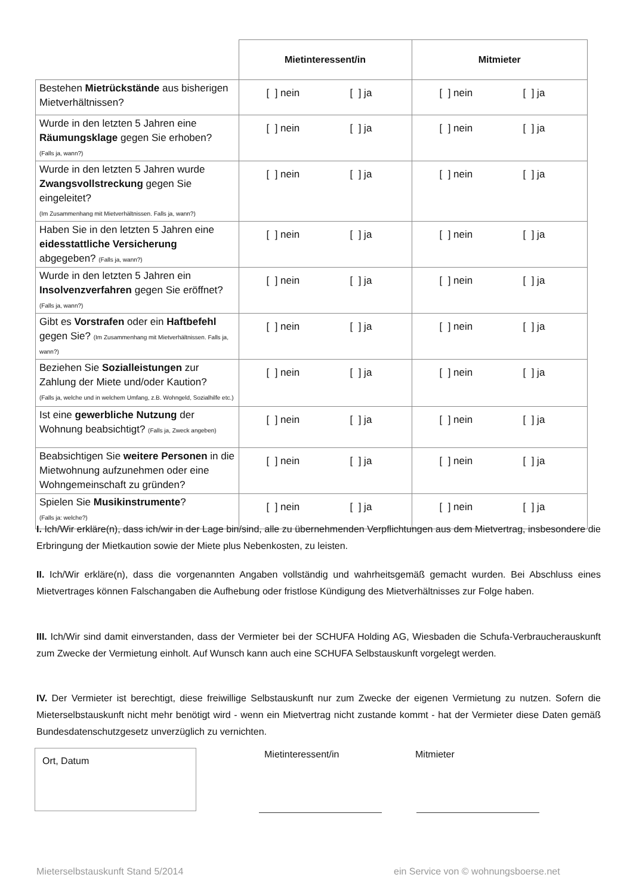| | Mietinteressent/in | Mitmieter |
| --- | --- | --- |
| Bestehen Mietrückstände aus bisherigen Mietverhältnissen? | [ ] nein [ ] ja | [ ] nein [ ] ja |
| Wurde in den letzten 5 Jahren eine Räumungsklage gegen Sie erhoben? (Falls ja, wann?) | [ ] nein [ ] ja | [ ] nein [ ] ja |
| Wurde in den letzten 5 Jahren wurde Zwangsvollstreckung gegen Sie eingeleitet? (Im Zusammenhang mit Mietverhältnissen. Falls ja, wann?) | [ ] nein [ ] ja | [ ] nein [ ] ja |
| Haben Sie in den letzten 5 Jahren eine eidesstattliche Versicherung abgegeben? (Falls ja, wann?) | [ ] nein [ ] ja | [ ] nein [ ] ja |
| Wurde in den letzten 5 Jahren ein Insolvenzverfahren gegen Sie eröffnet? (Falls ja, wann?) | [ ] nein [ ] ja | [ ] nein [ ] ja |
| Gibt es Vorstrafen oder ein Haftbefehl gegen Sie? (Im Zusammenhang mit Mietverhältnissen. Falls ja, wann?) | [ ] nein [ ] ja | [ ] nein [ ] ja |
| Beziehen Sie Sozialleistungen zur Zahlung der Miete und/oder Kaution? (Falls ja, welche und in welchem Umfang, z.B. Wohngeld, Sozialhilfe etc.) | [ ] nein [ ] ja | [ ] nein [ ] ja |
| Ist eine gewerbliche Nutzung der Wohnung beabsichtigt? (Falls ja, Zweck angeben) | [ ] nein [ ] ja | [ ] nein [ ] ja |
| Beabsichtigen Sie weitere Personen in die Mietwohnung aufzunehmen oder eine Wohngemeinschaft zu gründen? | [ ] nein [ ] ja | [ ] nein [ ] ja |
| Spielen Sie Musikinstrumente ? (Falls ja: welche?) | [ ] nein [ ] ja | [ ] nein [ ] ja |
I. Ich/Wir erkläre(n), dass ich/wir in der Lage bin/sind, alle zu übernehmenden Verpflichtungen aus dem Mietvertrag, insbesondere die Erbringung der Mietkaution sowie der Miete plus Nebenkosten, zu leisten.
II. Ich/Wir erkläre(n), dass die vorgenannten Angaben vollständig und wahrheitsgemäß gemacht wurden. Bei Abschluss eines Mietvertrages können Falschangaben die Aufhebung oder fristlose Kündigung des Mietverhältnisses zur Folge haben.
III. Ich/Wir sind damit einverstanden, dass der Vermieter bei der SCHUFA Holding AG, Wiesbaden die Schufa-Verbraucherauskunft zum Zwecke der Vermietung einholt. Auf Wunsch kann auch eine SCHUFA Selbstauskunft vorgelegt werden.
IV. Der Vermieter ist berechtigt, diese freiwillige Selbstauskunft nur zum Zwecke der eigenen Vermietung zu nutzen. Sofern die Mieterselbstauskunft nicht mehr benötigt wird - wenn ein Mietvertrag nicht zustande kommt - hat der Vermieter diese Daten gemäß Bundesdatenschutzgesetz unverzüglich zu vernichten.
Ort, Datum Mietinteressent/in Mitmieter
Mieterselbstauskunft Stand 5/2014
ein Service von © wohnungsboerse.net